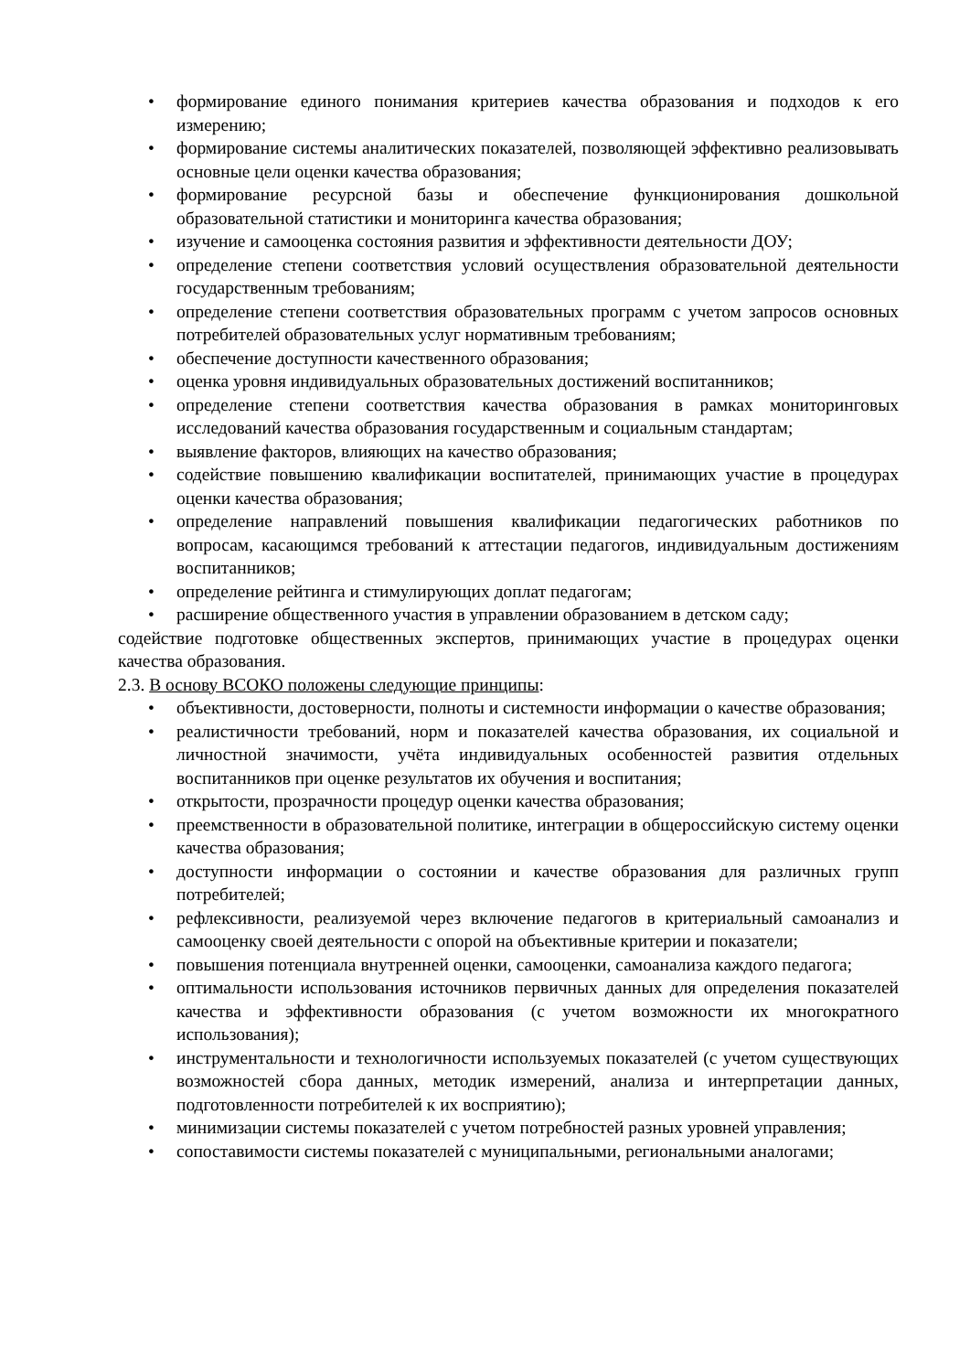• формирование единого понимания критериев качества образования и подходов к его измерению;
• формирование системы аналитических показателей, позволяющей эффективно реализовывать основные цели оценки качества образования;
• формирование ресурсной базы и обеспечение функционирования дошкольной образовательной статистики и мониторинга качества образования;
• изучение и самооценка состояния развития и эффективности деятельности ДОУ;
• определение степени соответствия условий осуществления образовательной деятельности государственным требованиям;
• определение степени соответствия образовательных программ с учетом запросов основных потребителей образовательных услуг нормативным требованиям;
• обеспечение доступности качественного образования;
• оценка уровня индивидуальных образовательных достижений воспитанников;
• определение степени соответствия качества образования в рамках мониторинговых исследований качества образования государственным и социальным стандартам;
• выявление факторов, влияющих на качество образования;
• содействие повышению квалификации воспитателей, принимающих участие в процедурах оценки качества образования;
• определение направлений повышения квалификации педагогических работников по вопросам, касающимся требований к аттестации педагогов, индивидуальным достижениям воспитанников;
• определение рейтинга и стимулирующих доплат педагогам;
• расширение общественного участия в управлении образованием в детском саду;
содействие подготовке общественных экспертов, принимающих участие в процедурах оценки качества образования.
2.3. В основу ВСОКО положены следующие принципы:
• объективности, достоверности, полноты и системности информации о качестве образования;
• реалистичности требований, норм и показателей качества образования, их социальной и личностной значимости, учёта индивидуальных особенностей развития отдельных воспитанников при оценке результатов их обучения и воспитания;
• открытости, прозрачности процедур оценки качества образования;
• преемственности в образовательной политике, интеграции в общероссийскую систему оценки качества образования;
• доступности информации о состоянии и качестве образования для различных групп потребителей;
• рефлексивности, реализуемой через включение педагогов в критериальный самоанализ и самооценку своей деятельности с опорой на объективные критерии и показатели;
• повышения потенциала внутренней оценки, самооценки, самоанализа каждого педагога;
• оптимальности использования источников первичных данных для определения показателей качества и эффективности образования (с учетом возможности их многократного использования);
• инструментальности и технологичности используемых показателей (с учетом существующих возможностей сбора данных, методик измерений, анализа и интерпретации данных, подготовленности потребителей к их восприятию);
• минимизации системы показателей с учетом потребностей разных уровней управления;
• сопоставимости системы показателей с муниципальными, региональными аналогами;